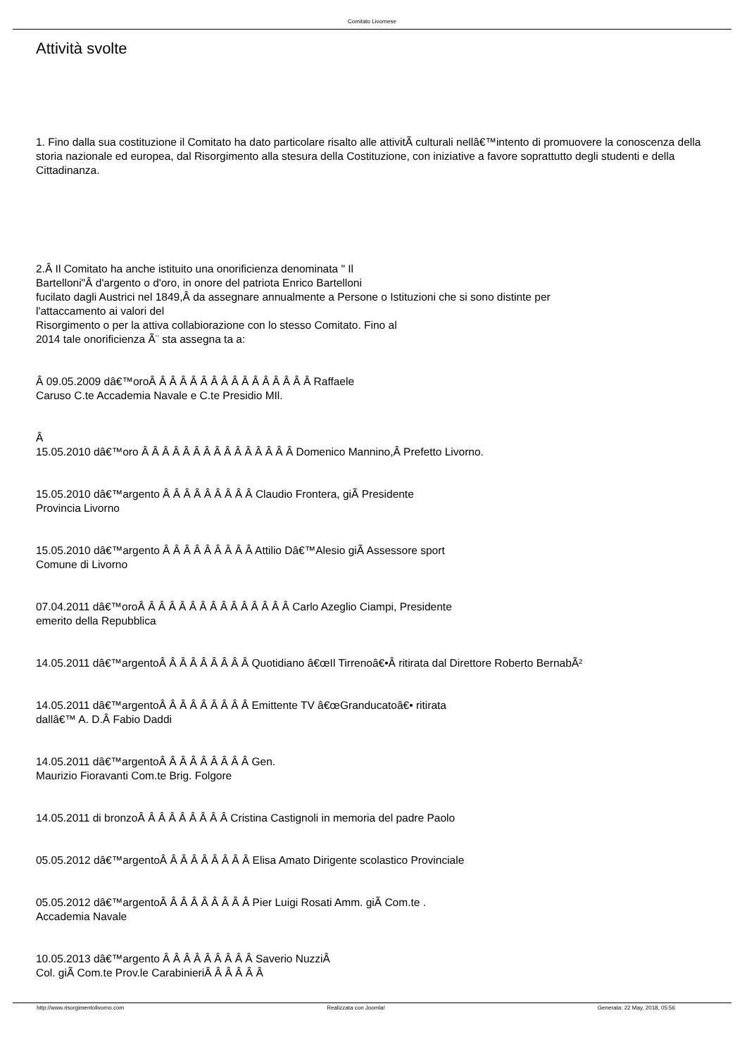Comitato Livornese
Attività svolte
1. Fino dalla sua costituzione il Comitato ha dato particolare risalto alle attivitÃ culturali nellâ€™intento di promuovere la conoscenza della storia nazionale ed europea, dal Risorgimento alla stesura della Costituzione, con iniziative a favore soprattutto degli studenti e della Cittadinanza.
2.Â Il Comitato ha anche istituito una onorificienza denominata " Il
Bartelloni"Â d'argento o d'oro, in onore del patriota Enrico Bartelloni
fucilato dagli Austrici nel 1849,Â da assegnare annualmente a Persone o Istituzioni che si sono distinte per
l'attaccamento ai valori del
Risorgimento o per la attiva collabiorazione con lo stesso Comitato. Fino al
2014 tale onorificienza Ã¨ sta assegna ta a:
Â 09.05.2009 dâ€™oroÂ Â Â Â Â Â Â Â Â Â Â Â Â Â Â Â Raffaele
Caruso C.te Accademia Navale e C.te Presidio MIl.
Â
15.05.2010 dâ€™oro Â Â Â Â Â Â Â Â Â Â Â Â Â Â Â Domenico Mannino,Â Prefetto Livorno.
15.05.2010 dâ€™argento Â Â Â Â Â Â Â Â Â Claudio Frontera, giÃ Presidente
Provincia Livorno
15.05.2010 dâ€™argento Â Â Â Â Â Â Â Â Â Attilio Dâ€™Alesio giÃ Assessore sport
Comune di Livorno
07.04.2011 dâ€™oroÂ Â Â Â Â Â Â Â Â Â Â Â Â Â Â Carlo Azeglio Ciampi, Presidente
emerito della Repubblica
14.05.2011 dâ€™argentoÂ Â Â Â Â Â Â Â Â Quotidiano â€œIl Tirrenoâ€•Â ritirata dal Direttore Roberto BernabÃ²
14.05.2011 dâ€™argentoÂ Â Â Â Â Â Â Â Â Emittente TV â€œGranducatoâ€• ritirata
dallâ€™ A. D.Â Fabio Daddi
14.05.2011 dâ€™argentoÂ Â Â Â Â Â Â Â Â Gen.
Maurizio Fioravanti Com.te Brig. Folgore
14.05.2011 di bronzoÂ Â Â Â Â Â Â Â Â Cristina Castignoli in memoria del padre Paolo
05.05.2012 dâ€™argentoÂ Â Â Â Â Â Â Â Â Elisa Amato Dirigente scolastico Provinciale
05.05.2012 dâ€™argentoÂ Â Â Â Â Â Â Â Â Pier Luigi Rosati Amm. giÃ Com.te .
Accademia Navale
10.05.2013 dâ€™argento Â Â Â Â Â Â Â Â Â Saverio NuzziÂ
Col. giÃ Com.te Prov.le CarabinieriÂ Â Â Â Â Â
http://www.risorgimentolivorno.com Realizzata con Joomla! Generata: 22 May, 2018, 05:56